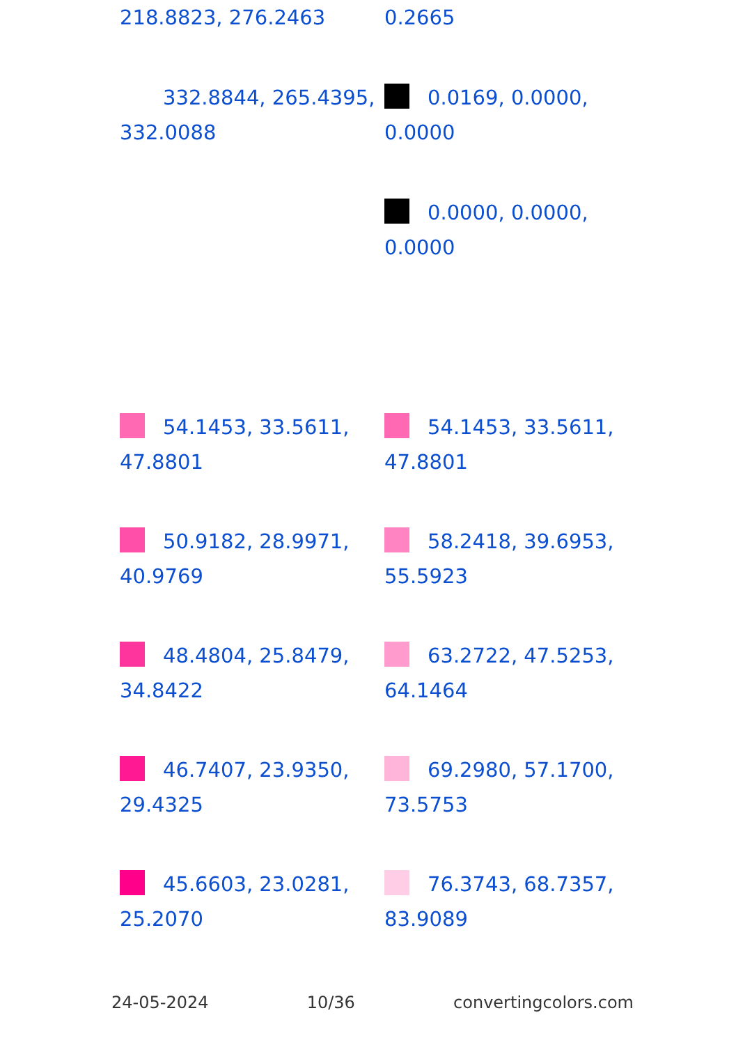218.8823, 276.2463 0.2665
332.8844, 265.4395, 332.0088
0.0169, 0.0000, 0.0000
0.0000, 0.0000, 0.0000
54.1453, 33.5611, 47.8801
54.1453, 33.5611, 47.8801
50.9182, 28.9971, 40.9769
58.2418, 39.6953, 55.5923
48.4804, 25.8479, 34.8422
63.2722, 47.5253, 64.1464
46.7407, 23.9350, 29.4325
69.2980, 57.1700, 73.5753
45.6603, 23.0281, 25.2070
76.3743, 68.7357, 83.9089
24-05-2024 10/36 convertingcolors.com